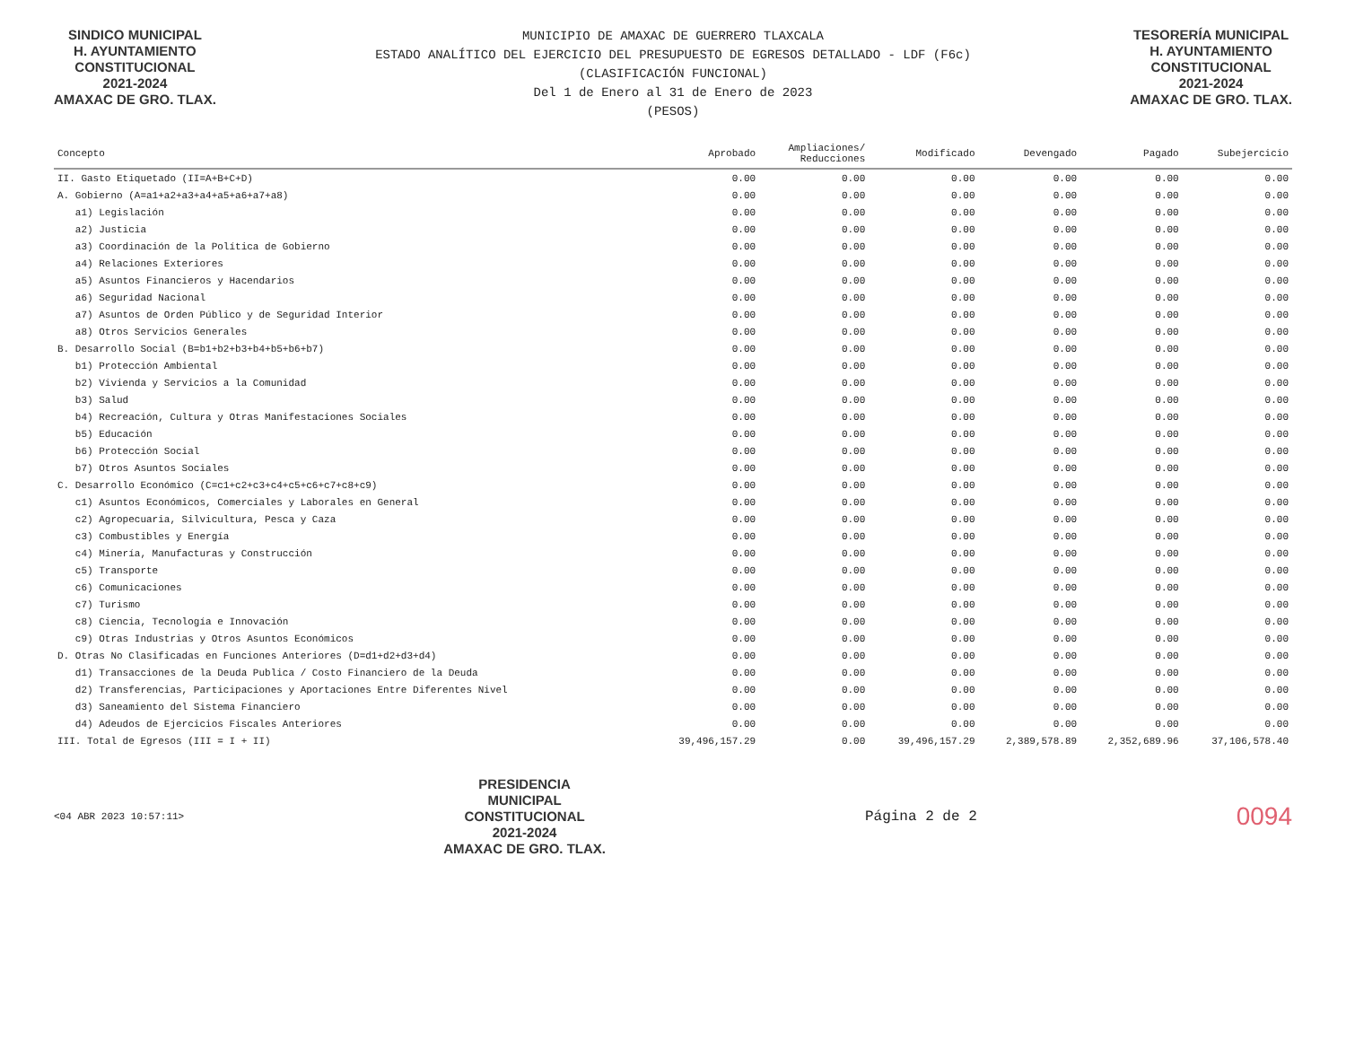SINDICO MUNICIPAL
H. AYUNTAMIENTO
CONSTITUCIONAL
2021-2024
AMAXAC DE GRO. TLAX.
MUNICIPIO DE AMAXAC DE GUERRERO TLAXCALA
ESTADO ANALÍTICO DEL EJERCICIO DEL PRESUPUESTO DE EGRESOS DETALLADO - LDF (F6c)
(CLASIFICACIÓN FUNCIONAL)
Del 1 de Enero al 31 de Enero de 2023
(PESOS)
TESORERÍA MUNICIPAL
H. AYUNTAMIENTO
CONSTITUCIONAL
2021-2024
AMAXAC DE GRO. TLAX.
| Concepto | Aprobado | Ampliaciones/ Reducciones | Modificado | Devengado | Pagado | Subejercicio |
| --- | --- | --- | --- | --- | --- | --- |
| II. Gasto Etiquetado (II=A+B+C+D) | 0.00 | 0.00 | 0.00 | 0.00 | 0.00 | 0.00 |
| A. Gobierno (A=a1+a2+a3+a4+a5+a6+a7+a8) | 0.00 | 0.00 | 0.00 | 0.00 | 0.00 | 0.00 |
| a1) Legislación | 0.00 | 0.00 | 0.00 | 0.00 | 0.00 | 0.00 |
| a2) Justicia | 0.00 | 0.00 | 0.00 | 0.00 | 0.00 | 0.00 |
| a3) Coordinación de la Política de Gobierno | 0.00 | 0.00 | 0.00 | 0.00 | 0.00 | 0.00 |
| a4) Relaciones Exteriores | 0.00 | 0.00 | 0.00 | 0.00 | 0.00 | 0.00 |
| a5) Asuntos Financieros y Hacendarios | 0.00 | 0.00 | 0.00 | 0.00 | 0.00 | 0.00 |
| a6) Seguridad Nacional | 0.00 | 0.00 | 0.00 | 0.00 | 0.00 | 0.00 |
| a7) Asuntos de Orden Público y de Seguridad Interior | 0.00 | 0.00 | 0.00 | 0.00 | 0.00 | 0.00 |
| a8) Otros Servicios Generales | 0.00 | 0.00 | 0.00 | 0.00 | 0.00 | 0.00 |
| B. Desarrollo Social (B=b1+b2+b3+b4+b5+b6+b7) | 0.00 | 0.00 | 0.00 | 0.00 | 0.00 | 0.00 |
| b1) Protección Ambiental | 0.00 | 0.00 | 0.00 | 0.00 | 0.00 | 0.00 |
| b2) Vivienda y Servicios a la Comunidad | 0.00 | 0.00 | 0.00 | 0.00 | 0.00 | 0.00 |
| b3) Salud | 0.00 | 0.00 | 0.00 | 0.00 | 0.00 | 0.00 |
| b4) Recreación, Cultura y Otras Manifestaciones Sociales | 0.00 | 0.00 | 0.00 | 0.00 | 0.00 | 0.00 |
| b5) Educación | 0.00 | 0.00 | 0.00 | 0.00 | 0.00 | 0.00 |
| b6) Protección Social | 0.00 | 0.00 | 0.00 | 0.00 | 0.00 | 0.00 |
| b7) Otros Asuntos Sociales | 0.00 | 0.00 | 0.00 | 0.00 | 0.00 | 0.00 |
| C. Desarrollo Económico (C=c1+c2+c3+c4+c5+c6+c7+c8+c9) | 0.00 | 0.00 | 0.00 | 0.00 | 0.00 | 0.00 |
| c1) Asuntos Económicos, Comerciales y Laborales en General | 0.00 | 0.00 | 0.00 | 0.00 | 0.00 | 0.00 |
| c2) Agropecuaria, Silvicultura, Pesca y Caza | 0.00 | 0.00 | 0.00 | 0.00 | 0.00 | 0.00 |
| c3) Combustibles y Energía | 0.00 | 0.00 | 0.00 | 0.00 | 0.00 | 0.00 |
| c4) Minería, Manufacturas y Construcción | 0.00 | 0.00 | 0.00 | 0.00 | 0.00 | 0.00 |
| c5) Transporte | 0.00 | 0.00 | 0.00 | 0.00 | 0.00 | 0.00 |
| c6) Comunicaciones | 0.00 | 0.00 | 0.00 | 0.00 | 0.00 | 0.00 |
| c7) Turismo | 0.00 | 0.00 | 0.00 | 0.00 | 0.00 | 0.00 |
| c8) Ciencia, Tecnología e Innovación | 0.00 | 0.00 | 0.00 | 0.00 | 0.00 | 0.00 |
| c9) Otras Industrias y Otros Asuntos Económicos | 0.00 | 0.00 | 0.00 | 0.00 | 0.00 | 0.00 |
| D. Otras No Clasificadas en Funciones Anteriores (D=d1+d2+d3+d4) | 0.00 | 0.00 | 0.00 | 0.00 | 0.00 | 0.00 |
| d1) Transacciones de la Deuda Publica / Costo Financiero de la Deuda | 0.00 | 0.00 | 0.00 | 0.00 | 0.00 | 0.00 |
| d2) Transferencias, Participaciones y Aportaciones Entre Diferentes Nivel | 0.00 | 0.00 | 0.00 | 0.00 | 0.00 | 0.00 |
| d3) Saneamiento del Sistema Financiero | 0.00 | 0.00 | 0.00 | 0.00 | 0.00 | 0.00 |
| d4) Adeudos de Ejercicios Fiscales Anteriores | 0.00 | 0.00 | 0.00 | 0.00 | 0.00 | 0.00 |
| III. Total de Egresos (III = I + II) | 39,496,157.29 | 0.00 | 39,496,157.29 | 2,389,578.89 | 2,352,689.96 | 37,106,578.40 |
<04 ABR 2023 10:57:11>
PRESIDENCIA
MUNICIPAL
CONSTITUCIONAL
2021-2024
AMAXAC DE GRO. TLAX.
Página 2 de 2
0094